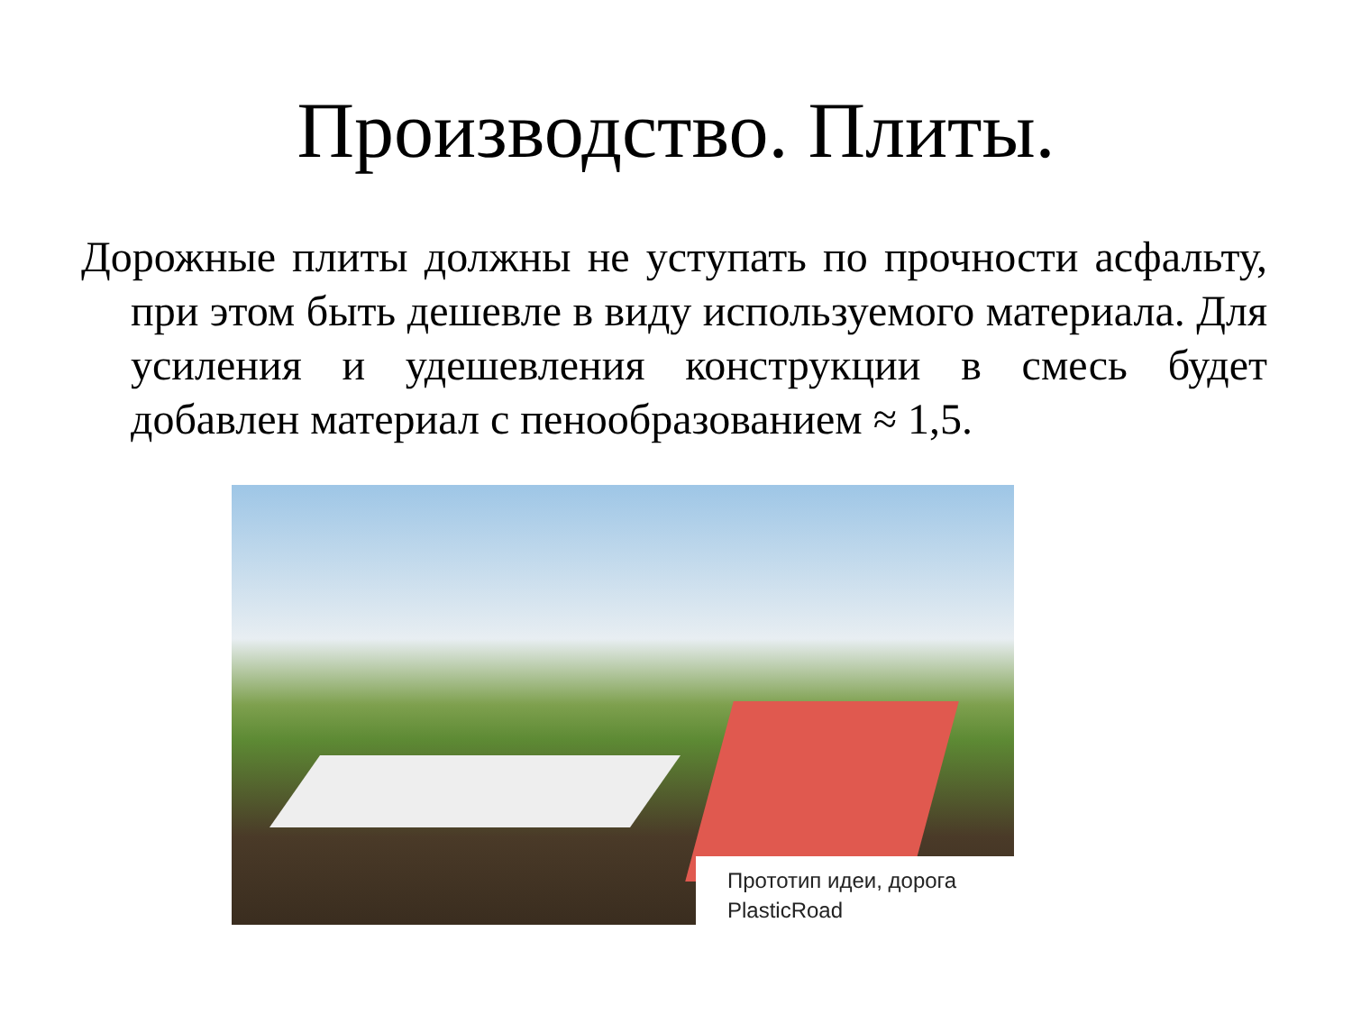Производство. Плиты.
Дорожные плиты должны не уступать по прочности асфальту, при этом быть дешевле в виду используемого материала. Для усиления и удешевления конструкции в смесь будет добавлен материал с пенообразованием ≈ 1,5.
Прототип идеи, дорога PlasticRoad